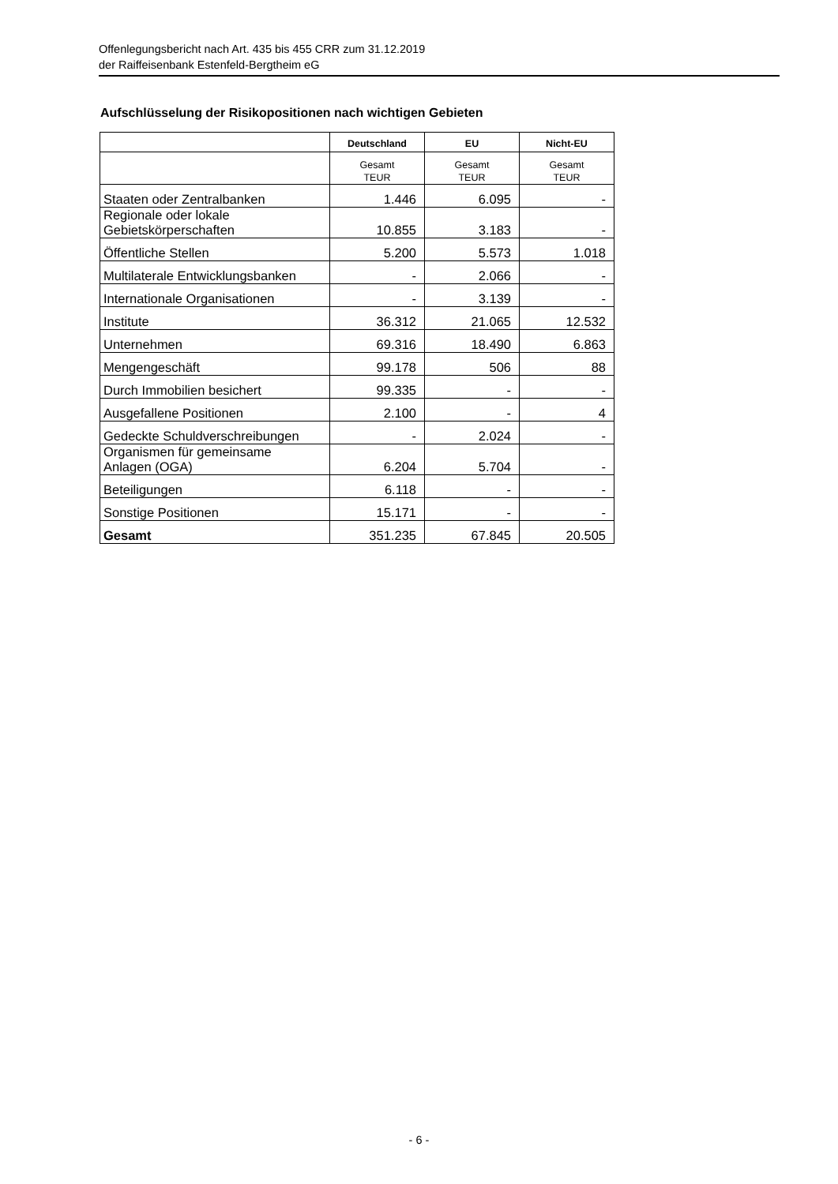Offenlegungsbericht nach Art. 435 bis 455 CRR zum 31.12.2019
der Raiffeisenbank Estenfeld-Bergtheim eG
Aufschlüsselung der Risikopositionen nach wichtigen Gebieten
| | Deutschland | EU | Nicht-EU |
| --- | --- | --- | --- |
| | Gesamt TEUR | Gesamt TEUR | Gesamt TEUR |
| Staaten oder Zentralbanken | 1.446 | 6.095 | - |
| Regionale oder lokale Gebietskörperschaften | 10.855 | 3.183 | - |
| Öffentliche Stellen | 5.200 | 5.573 | 1.018 |
| Multilaterale Entwicklungsbanken | - | 2.066 | - |
| Internationale Organisationen | - | 3.139 | - |
| Institute | 36.312 | 21.065 | 12.532 |
| Unternehmen | 69.316 | 18.490 | 6.863 |
| Mengengeschäft | 99.178 | 506 | 88 |
| Durch Immobilien besichert | 99.335 | - | - |
| Ausgefallene Positionen | 2.100 | - | 4 |
| Gedeckte Schuldverschreibungen | - | 2.024 | - |
| Organismen für gemeinsame Anlagen (OGA) | 6.204 | 5.704 | - |
| Beteiligungen | 6.118 | - | - |
| Sonstige Positionen | 15.171 | - | - |
| Gesamt | 351.235 | 67.845 | 20.505 |
- 6 -